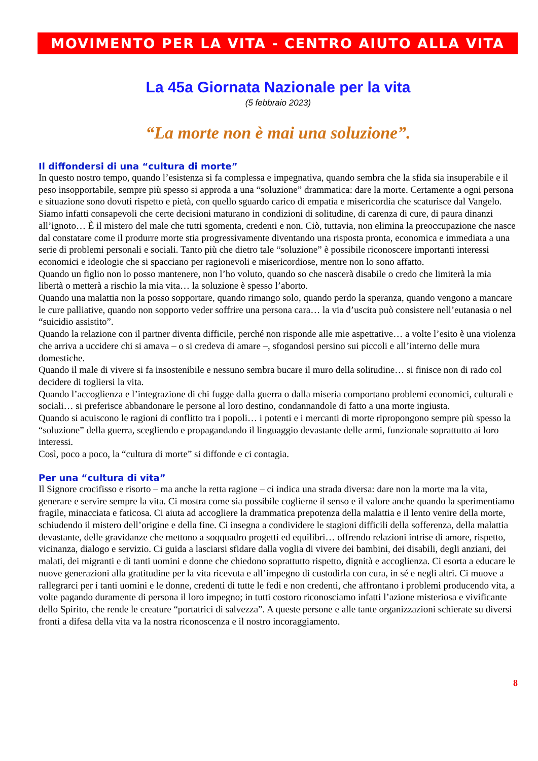MOVIMENTO PER LA VITA - CENTRO AIUTO ALLA VITA
La 45a Giornata Nazionale per la vita
(5 febbraio 2023)
“La morte non è mai una soluzione”.
Il diffondersi di una “cultura di morte”
In questo nostro tempo, quando l’esistenza si fa complessa e impegnativa, quando sembra che la sfida sia insuperabile e il peso insopportabile, sempre più spesso si approda a una “soluzione” drammatica: dare la morte. Certamente a ogni persona e situazione sono dovuti rispetto e pietà, con quello sguardo carico di empatia e misericordia che scaturisce dal Vangelo. Siamo infatti consapevoli che certe decisioni maturano in condizioni di solitudine, di carenza di cure, di paura dinanzi all’ignoto… È il mistero del male che tutti sgomenta, credenti e non. Ciò, tuttavia, non elimina la preoccupazione che nasce dal constatare come il produrre morte stia progressivamente diventando una risposta pronta, economica e immediata a una serie di problemi personali e sociali. Tanto più che dietro tale “soluzione” è possibile riconoscere importanti interessi economici e ideologie che si spacciano per ragionevoli e misericordiose, mentre non lo sono affatto.
Quando un figlio non lo posso mantenere, non l’ho voluto, quando so che nascerà disabile o credo che limiterà la mia libertà o metterà a rischio la mia vita… la soluzione è spesso l’aborto.
Quando una malattia non la posso sopportare, quando rimango solo, quando perdo la speranza, quando vengono a mancare le cure palliative, quando non sopporto veder soffrire una persona cara… la via d’uscita può consistere nell’eutanasia o nel “suicidio assistito”.
Quando la relazione con il partner diventa difficile, perché non risponde alle mie aspettative… a volte l’esito è una violenza che arriva a uccidere chi si amava – o si credeva di amare –, sfogandosi persino sui piccoli e all’interno delle mura domestiche.
Quando il male di vivere si fa insostenibile e nessuno sembra bucare il muro della solitudine… si finisce non di rado col decidere di togliersi la vita.
Quando l’accoglienza e l’integrazione di chi fugge dalla guerra o dalla miseria comportano problemi economici, culturali e sociali… si preferisce abbandonare le persone al loro destino, condannandole di fatto a una morte ingiusta.
Quando si acuiscono le ragioni di conflitto tra i popoli… i potenti e i mercanti di morte ripropongono sempre più spesso la “soluzione” della guerra, scegliendo e propagandando il linguaggio devastante delle armi, funzionale soprattutto ai loro interessi.
Così, poco a poco, la “cultura di morte” si diffonde e ci contagia.
Per una “cultura di vita”
Il Signore crocifisso e risorto – ma anche la retta ragione – ci indica una strada diversa: dare non la morte ma la vita, generare e servire sempre la vita. Ci mostra come sia possibile coglierne il senso e il valore anche quando la sperimentiamo fragile, minacciata e faticosa. Ci aiuta ad accogliere la drammatica prepotenza della malattia e il lento venire della morte, schiudendo il mistero dell’origine e della fine. Ci insegna a condividere le stagioni difficili della sofferenza, della malattia devastante, delle gravidanze che mettono a soqquadro progetti ed equilibri… offrendo relazioni intrise di amore, rispetto, vicinanza, dialogo e servizio. Ci guida a lasciarsi sfidare dalla voglia di vivere dei bambini, dei disabili, degli anziani, dei malati, dei migranti e di tanti uomini e donne che chiedono soprattutto rispetto, dignità e accoglienza. Ci esorta a educare le nuove generazioni alla gratitudine per la vita ricevuta e all’impegno di custodirla con cura, in sé e negli altri. Ci muove a rallegrarci per i tanti uomini e le donne, credenti di tutte le fedi e non credenti, che affrontano i problemi producendo vita, a volte pagando duramente di persona il loro impegno; in tutti costoro riconosciamo infatti l’azione misteriosa e vivificante dello Spirito, che rende le creature “portatrici di salvezza”. A queste persone e alle tante organizzazioni schierate su diversi fronti a difesa della vita va la nostra riconoscenza e il nostro incoraggiamento.
8